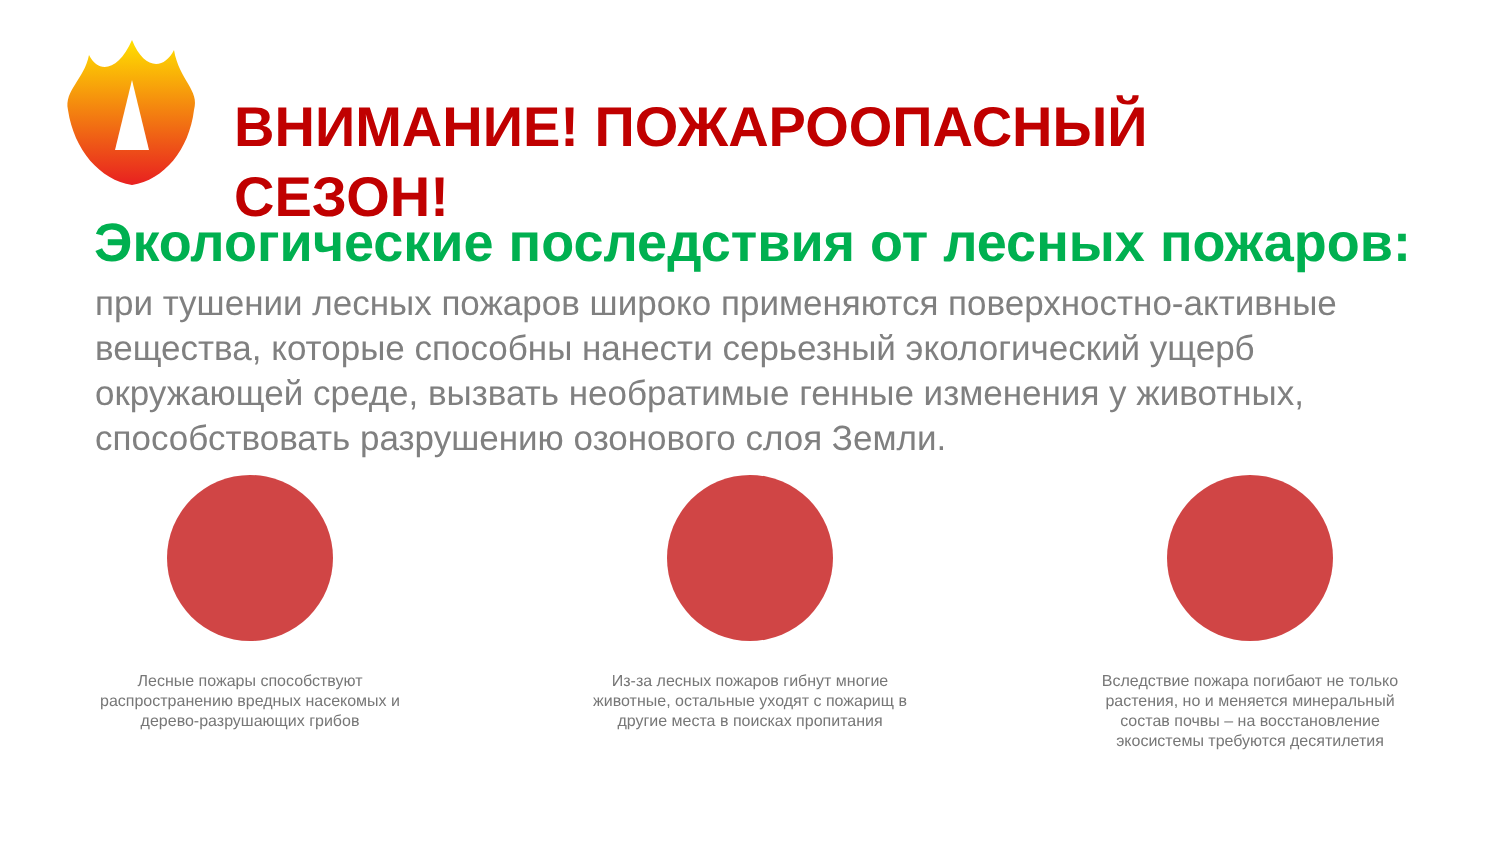ВНИМАНИЕ! ПОЖАРООПАСНЫЙ
СЕЗОН!
Экологические последствия от лесных пожаров:
при тушении лесных пожаров широко применяются поверхностно-активные вещества, которые способны нанести серьезный экологический ущерб окружающей среде, вызвать необратимые генные изменения у животных, способствовать разрушению озонового слоя Земли.
Лесные пожары способствуют распространению вредных насекомых и дерево-разрушающих грибов
Из-за лесных пожаров гибнут многие животные, остальные уходят с пожарищ в другие места в поисках пропитания
Вследствие пожара погибают не только растения, но и меняется минеральный состав почвы – на восстановление экосистемы требуются десятилетия